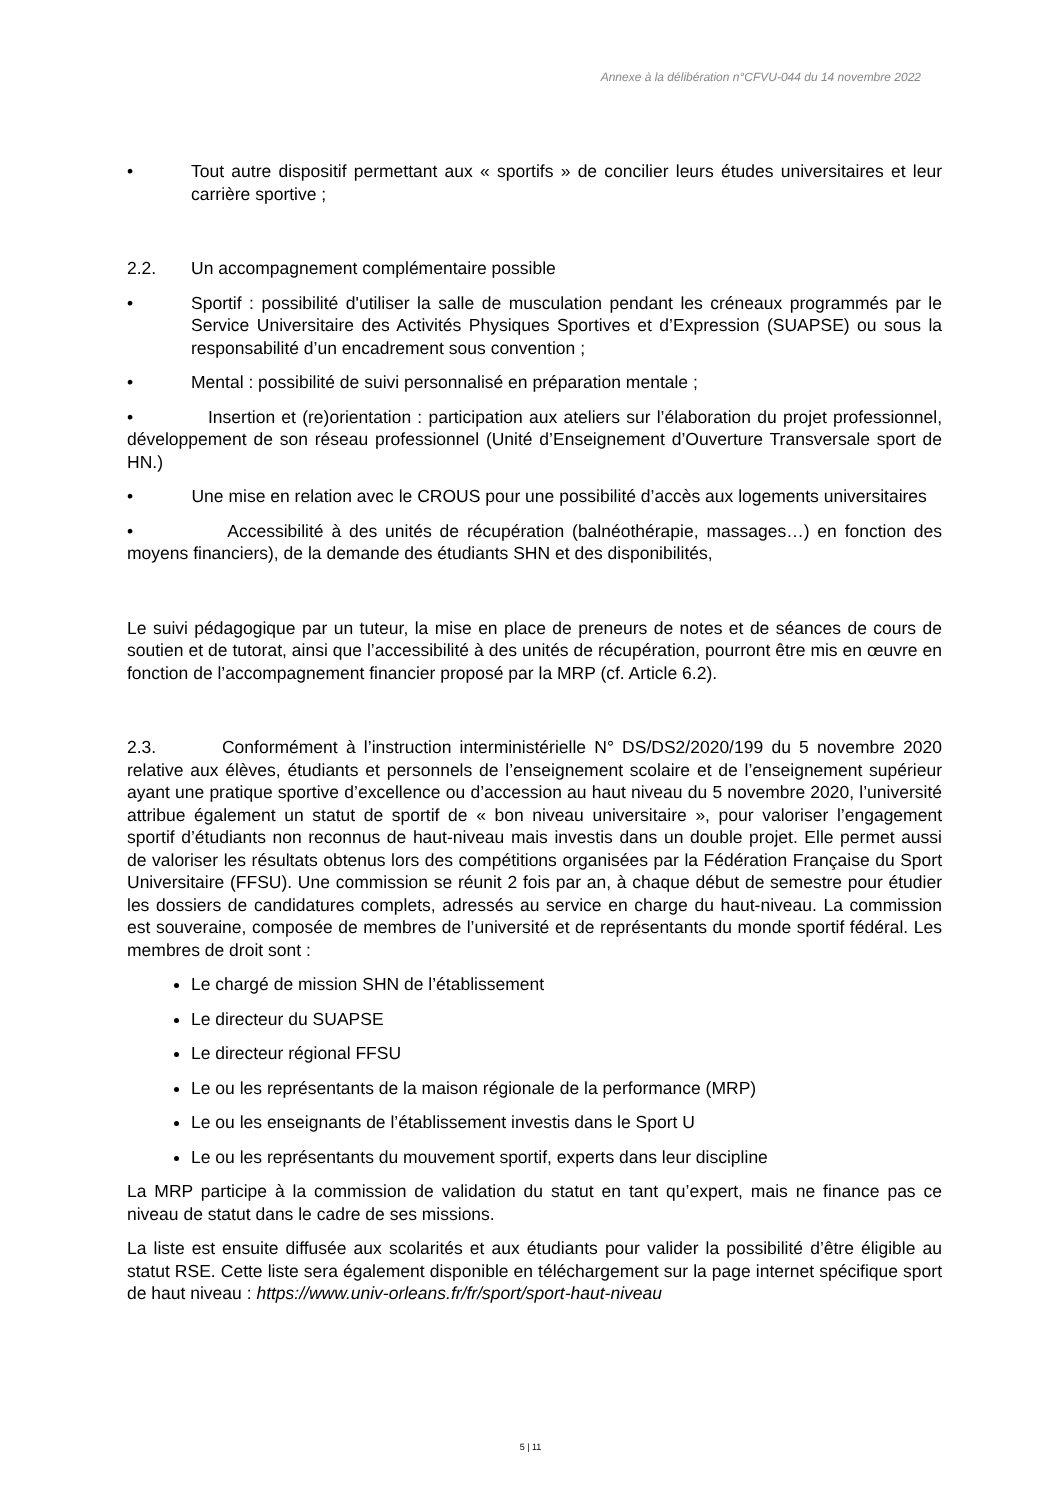Annexe à la délibération n°CFVU-044 du 14 novembre 2022
• Tout autre dispositif permettant aux « sportifs » de concilier leurs études universitaires et leur carrière sportive ;
2.2. Un accompagnement complémentaire possible
• Sportif : possibilité d'utiliser la salle de musculation pendant les créneaux programmés par le Service Universitaire des Activités Physiques Sportives et d’Expression (SUAPSE) ou sous la responsabilité d’un encadrement sous convention ;
• Mental : possibilité de suivi personnalisé en préparation mentale ;
• Insertion et (re)orientation : participation aux ateliers sur l’élaboration du projet professionnel, développement de son réseau professionnel (Unité d’Enseignement d’Ouverture Transversale sport de HN.)
• Une mise en relation avec le CROUS pour une possibilité d’accès aux logements universitaires
• Accessibilité à des unités de récupération (balnéothérapie, massages…) en fonction des moyens financiers), de la demande des étudiants SHN et des disponibilités,
Le suivi pédagogique par un tuteur, la mise en place de preneurs de notes et de séances de cours de soutien et de tutorat, ainsi que l’accessibilité à des unités de récupération, pourront être mis en œuvre en fonction de l’accompagnement financier proposé par la MRP (cf. Article 6.2).
2.3. Conformément à l’instruction interministérielle N° DS/DS2/2020/199 du 5 novembre 2020 relative aux élèves, étudiants et personnels de l’enseignement scolaire et de l’enseignement supérieur ayant une pratique sportive d’excellence ou d’accession au haut niveau du 5 novembre 2020, l’université attribue également un statut de sportif de « bon niveau universitaire », pour valoriser l’engagement sportif d’étudiants non reconnus de haut-niveau mais investis dans un double projet. Elle permet aussi de valoriser les résultats obtenus lors des compétitions organisées par la Fédération Française du Sport Universitaire (FFSU). Une commission se réunit 2 fois par an, à chaque début de semestre pour étudier les dossiers de candidatures complets, adressés au service en charge du haut-niveau. La commission est souveraine, composée de membres de l’université et de représentants du monde sportif fédéral. Les membres de droit sont :
Le chargé de mission SHN de l’établissement
Le directeur du SUAPSE
Le directeur régional FFSU
Le ou les représentants de la maison régionale de la performance (MRP)
Le ou les enseignants de l’établissement investis dans le Sport U
Le ou les représentants du mouvement sportif, experts dans leur discipline
La MRP participe à la commission de validation du statut en tant qu’expert, mais ne finance pas ce niveau de statut dans le cadre de ses missions.
La liste est ensuite diffusée aux scolarités et aux étudiants pour valider la possibilité d’être éligible au statut RSE. Cette liste sera également disponible en téléchargement sur la page internet spécifique sport de haut niveau : https://www.univ-orleans.fr/fr/sport/sport-haut-niveau
5 | 11